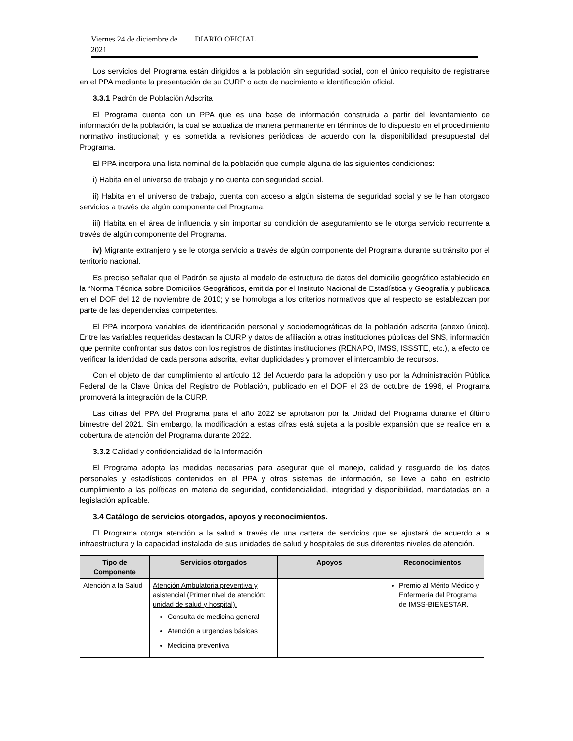Viernes 24 de diciembre de 2021 DIARIO OFICIAL
Los servicios del Programa están dirigidos a la población sin seguridad social, con el único requisito de registrarse en el PPA mediante la presentación de su CURP o acta de nacimiento e identificación oficial.
3.3.1 Padrón de Población Adscrita
El Programa cuenta con un PPA que es una base de información construida a partir del levantamiento de información de la población, la cual se actualiza de manera permanente en términos de lo dispuesto en el procedimiento normativo institucional; y es sometida a revisiones periódicas de acuerdo con la disponibilidad presupuestal del Programa.
El PPA incorpora una lista nominal de la población que cumple alguna de las siguientes condiciones:
i) Habita en el universo de trabajo y no cuenta con seguridad social.
ii) Habita en el universo de trabajo, cuenta con acceso a algún sistema de seguridad social y se le han otorgado servicios a través de algún componente del Programa.
iii) Habita en el área de influencia y sin importar su condición de aseguramiento se le otorga servicio recurrente a través de algún componente del Programa.
iv) Migrante extranjero y se le otorga servicio a través de algún componente del Programa durante su tránsito por el territorio nacional.
Es preciso señalar que el Padrón se ajusta al modelo de estructura de datos del domicilio geográfico establecido en la “Norma Técnica sobre Domicilios Geográficos, emitida por el Instituto Nacional de Estadística y Geografía y publicada en el DOF del 12 de noviembre de 2010; y se homologa a los criterios normativos que al respecto se establezcan por parte de las dependencias competentes.
El PPA incorpora variables de identificación personal y sociodemográficas de la población adscrita (anexo único). Entre las variables requeridas destacan la CURP y datos de afiliación a otras instituciones públicas del SNS, información que permite confrontar sus datos con los registros de distintas instituciones (RENAPO, IMSS, ISSSTE, etc.), a efecto de verificar la identidad de cada persona adscrita, evitar duplicidades y promover el intercambio de recursos.
Con el objeto de dar cumplimiento al artículo 12 del Acuerdo para la adopción y uso por la Administración Pública Federal de la Clave Única del Registro de Población, publicado en el DOF el 23 de octubre de 1996, el Programa promoverá la integración de la CURP.
Las cifras del PPA del Programa para el año 2022 se aprobaron por la Unidad del Programa durante el último bimestre del 2021. Sin embargo, la modificación a estas cifras está sujeta a la posible expansión que se realice en la cobertura de atención del Programa durante 2022.
3.3.2 Calidad y confidencialidad de la Información
El Programa adopta las medidas necesarias para asegurar que el manejo, calidad y resguardo de los datos personales y estadísticos contenidos en el PPA y otros sistemas de información, se lleve a cabo en estricto cumplimiento a las políticas en materia de seguridad, confidencialidad, integridad y disponibilidad, mandatadas en la legislación aplicable.
3.4 Catálogo de servicios otorgados, apoyos y reconocimientos.
El Programa otorga atención a la salud a través de una cartera de servicios que se ajustará de acuerdo a la infraestructura y la capacidad instalada de sus unidades de salud y hospitales de sus diferentes niveles de atención.
| Tipo de Componente | Servicios otorgados | Apoyos | Reconocimientos |
| --- | --- | --- | --- |
| Atención a la Salud | Atención Ambulatoria preventiva y asistencial (Primer nivel de atención: unidad de salud y hospital). Consulta de medicina general Atención a urgencias básicas Medicina preventiva | | Premio al Mérito Médico y Enfermería del Programa de IMSS-BIENESTAR. |